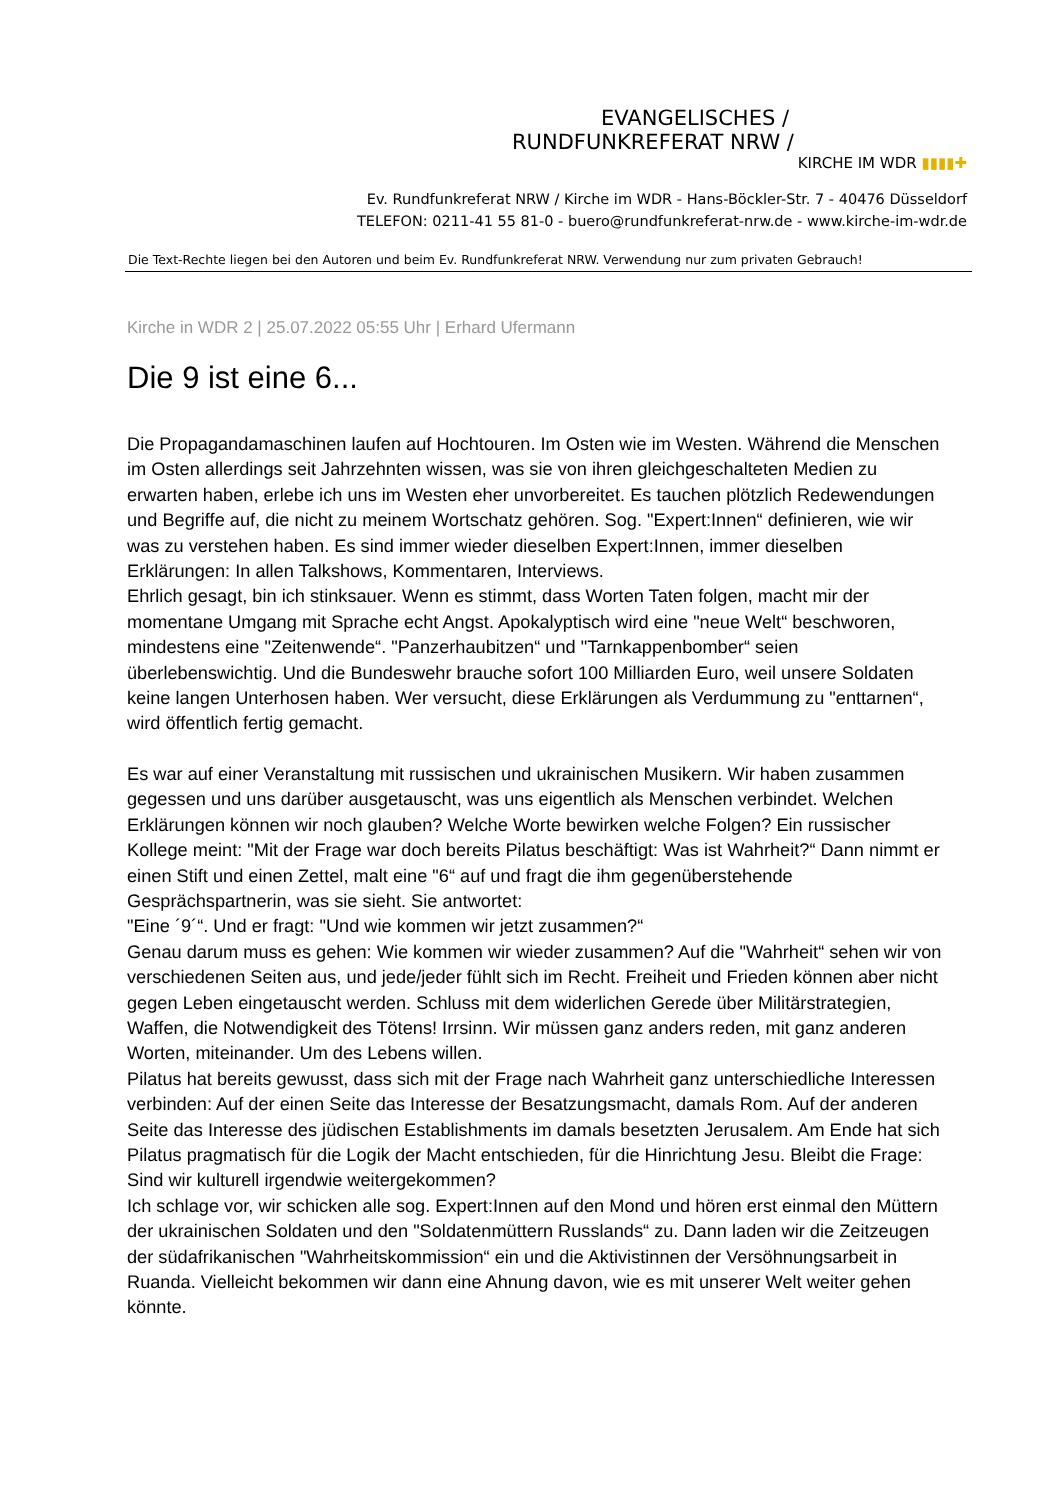EVANGELISCHES /
RUNDFUNKREFERAT NRW /
KIRCHE IM WDR ▮▮▮▮✚
Ev. Rundfunkreferat NRW / Kirche im WDR - Hans-Böckler-Str. 7 - 40476 Düsseldorf
TELEFON: 0211-41 55 81-0 - buero@rundfunkreferat-nrw.de - www.kirche-im-wdr.de
Die Text-Rechte liegen bei den Autoren und beim Ev. Rundfunkreferat NRW. Verwendung nur zum privaten Gebrauch!
Kirche in WDR 2 | 25.07.2022 05:55 Uhr | Erhard Ufermann
Die 9 ist eine 6...
Die Propagandamaschinen laufen auf Hochtouren. Im Osten wie im Westen. Während die Menschen im Osten allerdings seit Jahrzehnten wissen, was sie von ihren gleichgeschalteten Medien zu erwarten haben, erlebe ich uns im Westen eher unvorbereitet. Es tauchen plötzlich Redewendungen und Begriffe auf, die nicht zu meinem Wortschatz gehören. Sog. "Expert:Innen“ definieren, wie wir was zu verstehen haben. Es sind immer wieder dieselben Expert:Innen, immer dieselben Erklärungen: In allen Talkshows, Kommentaren, Interviews.
Ehrlich gesagt, bin ich stinksauer. Wenn es stimmt, dass Worten Taten folgen, macht mir der momentane Umgang mit Sprache echt Angst. Apokalyptisch wird eine "neue Welt“ beschworen, mindestens eine "Zeitenwende“. "Panzerhaubitzen“ und "Tarnkappenbomber“ seien überlebenswichtig. Und die Bundeswehr brauche sofort 100 Milliarden Euro, weil unsere Soldaten keine langen Unterhosen haben. Wer versucht, diese Erklärungen als Verdummung zu "enttarnen“, wird öffentlich fertig gemacht.
Es war auf einer Veranstaltung mit russischen und ukrainischen Musikern. Wir haben zusammen gegessen und uns darüber ausgetauscht, was uns eigentlich als Menschen verbindet. Welchen Erklärungen können wir noch glauben? Welche Worte bewirken welche Folgen? Ein russischer Kollege meint: "Mit der Frage war doch bereits Pilatus beschäftigt: Was ist Wahrheit?“ Dann nimmt er einen Stift und einen Zettel, malt eine "6“ auf und fragt die ihm gegenüberstehende Gesprächspartnerin, was sie sieht. Sie antwortet:
"Eine ´9´“. Und er fragt: "Und wie kommen wir jetzt zusammen?“
Genau darum muss es gehen: Wie kommen wir wieder zusammen? Auf die "Wahrheit“ sehen wir von verschiedenen Seiten aus, und jede/jeder fühlt sich im Recht. Freiheit und Frieden können aber nicht gegen Leben eingetauscht werden. Schluss mit dem widerlichen Gerede über Militärstrategien, Waffen, die Notwendigkeit des Tötens! Irrsinn. Wir müssen ganz anders reden, mit ganz anderen Worten, miteinander. Um des Lebens willen.
Pilatus hat bereits gewusst, dass sich mit der Frage nach Wahrheit ganz unterschiedliche Interessen verbinden: Auf der einen Seite das Interesse der Besatzungsmacht, damals Rom. Auf der anderen Seite das Interesse des jüdischen Establishments im damals besetzten Jerusalem. Am Ende hat sich Pilatus pragmatisch für die Logik der Macht entschieden, für die Hinrichtung Jesu. Bleibt die Frage: Sind wir kulturell irgendwie weitergekommen?
Ich schlage vor, wir schicken alle sog. Expert:Innen auf den Mond und hören erst einmal den Müttern der ukrainischen Soldaten und den "Soldatenmüttern Russlands“ zu. Dann laden wir die Zeitzeugen der südafrikanischen "Wahrheitskommission“ ein und die Aktivistinnen der Versöhnungsarbeit in Ruanda. Vielleicht bekommen wir dann eine Ahnung davon, wie es mit unserer Welt weiter gehen könnte.